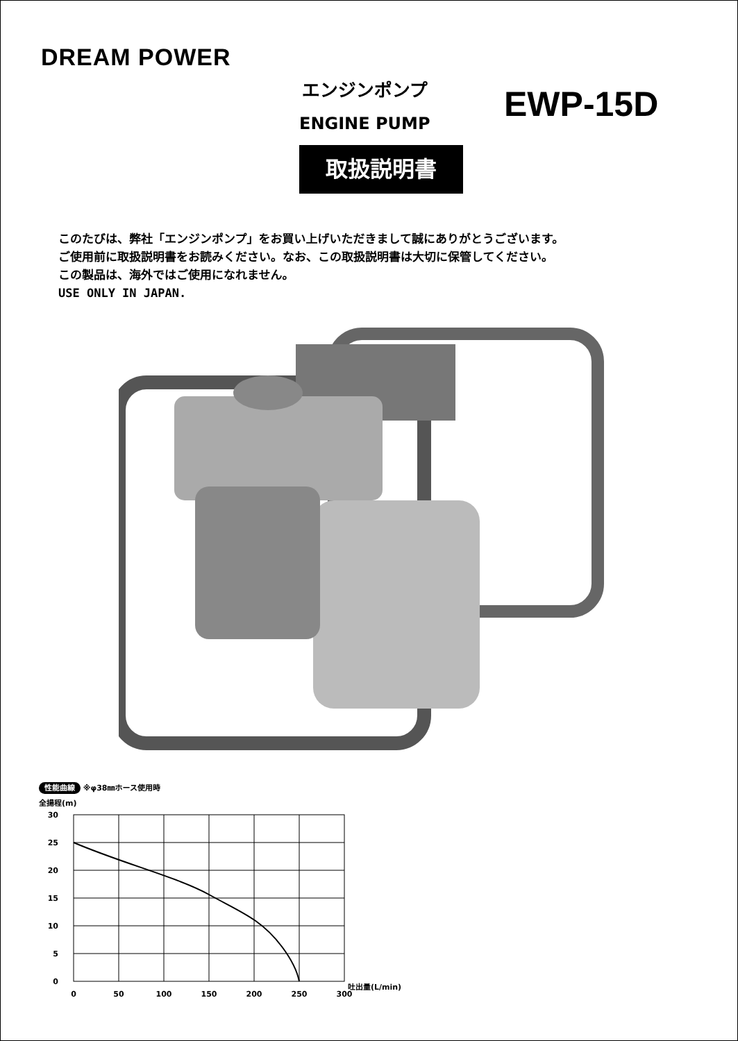DREAM POWER
エンジンポンプ
ENGINE PUMP
EWP-15D
取扱説明書
このたびは、弊社「エンジンポンプ」をお買い上げいただきまして誠にありがとうございます。
ご使用前に取扱説明書をお読みください。なお、この取扱説明書は大切に保管してください。
この製品は、海外ではご使用になれません。
USE ONLY IN JAPAN.
性能曲線 ※φ38㎜ホース使用時
全揚程(m)
30
25
20
15
10
5
0
0
50
100
150
200
250
300
吐出量(L/min)